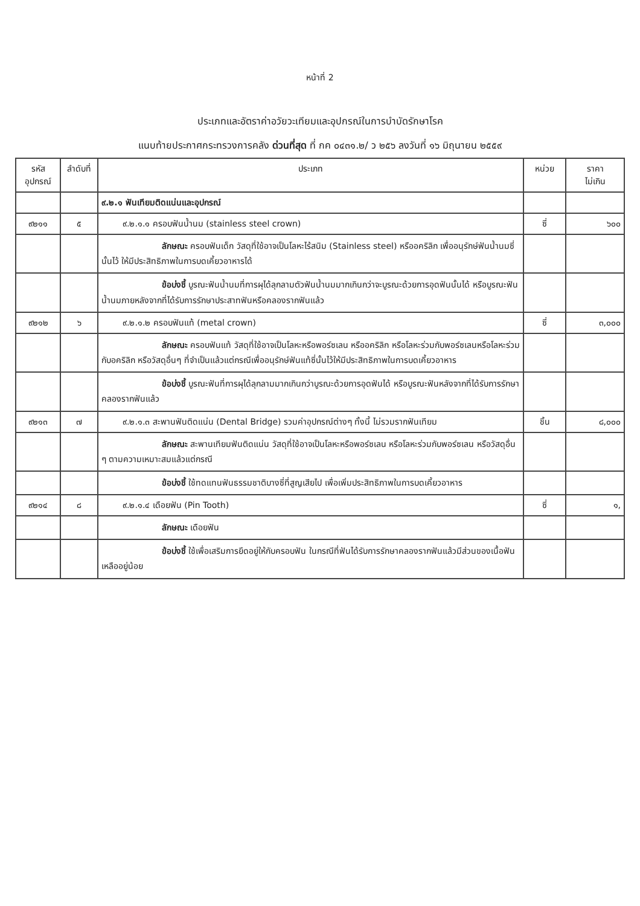หน้าที่ 2
ประเภทและอัตราค่าอวัยวะเทียมและอุปกรณ์ในการบำบัดรักษาโรค
แนบท้ายประกาศกระทรวงการคลัง ด่วนที่สุด ที่ กค ๐๔๓๑.๒/ ว ๒๕๖ ลงวันที่ ๑๖ มิถุนายน ๒๕๕๙
| รหัส อุปกรณ์ | ลำดับที่ | ประเภท | หน่วย | ราคา ไม่เกิน |
| --- | --- | --- | --- | --- |
| | | ๙.๒.๑ ฟันเทียมติดแน่นและอุปกรณ์ | | |
| ๙๒๑๑ | ๕ | ๙.๒.๑.๑ ครอบฟันน้ำนม (stainless steel crown) | ซี่ | ๖๐๐ |
| | | ลักษณะ ครอบฟันเด็ก วัสดุที่ใช้อาจเป็นโลหะไร้สนิม (Stainless steel) หรืออคริลิก เพื่ออนุรักษ์ฟันน้ำนมซี่นั้นไว้ ให้มีประสิทธิภาพในการบดเคี้ยวอาหารได้ | | |
| | | ข้อบ่งชี้ บูรณะฟันน้ำนมที่การผุได้ลุกลามตัวฟันน้ำนมมากเกินกว่าจะบูรณะด้วยการอุดฟันนั้นได้ หรือบูรณะฟันน้ำนมภายหลังจากที่ได้รับการรักษาประสาทฟันหรือคลองรากฟันแล้ว | | |
| ๙๒๑๒ | ๖ | ๙.๒.๑.๒ ครอบฟันแท้ (metal crown) | ซี่ | ๓,๐๐๐ |
| | | ลักษณะ ครอบฟันแท้ วัสดุที่ใช้อาจเป็นโลหะหรือพอร์ซเลน หรืออคริลิก หรือโลหะร่วมกับพอร์ซเลนหรือโลหะร่วมกับอคริลิก หรือวัสดุอื่นๆ ที่จำเป็นแล้วแต่กรณีเพื่ออนุรักษ์ฟันแท้ซี่นั้นไว้ให้มีประสิทธิภาพในการบดเคี้ยวอาหาร | | |
| | | ข้อบ่งชี้ บูรณะฟันที่การผุได้ลุกลามมากเกินกว่าบูรณะด้วยการอุดฟันได้ หรือบูรณะฟันหลังจากที่ได้รับการรักษาคลองรากฟันแล้ว | | |
| ๙๒๑๓ | ๗ | ๙.๒.๑.๓ สะพานฟันติดแน่น (Dental Bridge) รวมค่าอุปกรณ์ต่างๆ ทั้งนี้ ไม่รวมรากฟันเทียม | ชิ้น | ๘,๐๐๐ |
| | | ลักษณะ สะพานเทียมฟันติดแน่น วัสดุที่ใช้อาจเป็นโลหะหรือพอร์ซเลน หรือโลหะร่วมกับพอร์ซเลน หรือวัสดุอื่น ๆ ตามความเหมาะสมแล้วแต่กรณี | | |
| | | ข้อบ่งชี้ ใช้ทดแทนฟันธรรมชาติบางซี่ที่สูญเสียไป เพื่อเพิ่มประสิทธิภาพในการบดเคี้ยวอาหาร | | |
| ๙๒๑๔ | ๘ | ๙.๒.๑.๔ เดือยฟัน (Pin Tooth) | ซี่ | ๑, |
| | | ลักษณะ เดือยฟัน | | |
| | | ข้อบ่งชี้ ใช้เพื่อเสริมการยึดอยู่ให้กับครอบฟัน ในกรณีที่ฟันได้รับการรักษาคลองรากฟันแล้วมีส่วนของเนื้อฟันเหลืออยู่น้อย | | |